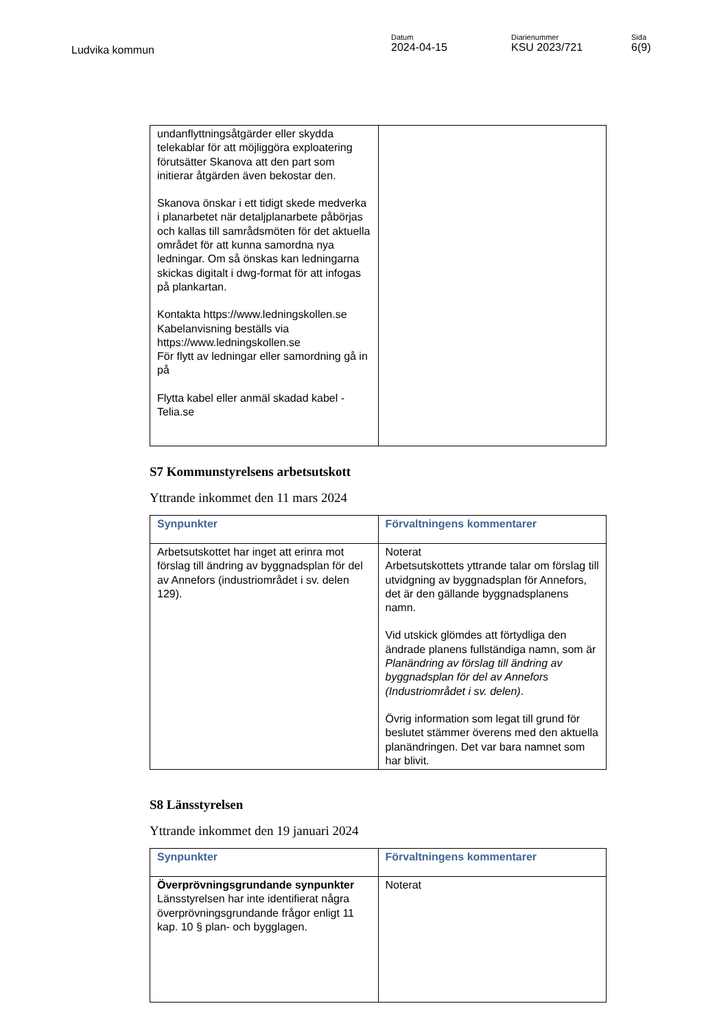Ludvika kommun
Datum
2024-04-15
Diarienummer
KSU 2023/721
Sida
6(9)
| undanflyttningsåtgärder eller skydda telekablar för att möjliggöra exploatering förutsätter Skanova att den part som initierar åtgärden även bekostar den. Skanova önskar i ett tidigt skede medverka i planarbetet när detaljplanarbete påbörjas och kallas till samrådsmöten för det aktuella området för att kunna samordna nya ledningar. Om så önskas kan ledningarna skickas digitalt i dwg-format för att infogas på plankartan. Kontakta https://www.ledningskollen.se Kabelanvisning beställs via https://www.ledningskollen.se För flytt av ledningar eller samordning gå in på Flytta kabel eller anmäl skadad kabel - Telia.se | |
S7 Kommunstyrelsens arbetsutskott
Yttrande inkommet den 11 mars 2024
| Synpunkter | Förvaltningens kommentarer |
| --- | --- |
| Arbetsutskottet har inget att erinra mot förslag till ändring av byggnadsplan för del av Annefors (industriområdet i sv. delen 129). | Noterat Arbetsutskottets yttrande talar om förslag till utvidgning av byggnadsplan för Annefors, det är den gällande byggnadsplanens namn. Vid utskick glömdes att förtydliga den ändrade planens fullständiga namn, som är Planändring av förslag till ändring av byggnadsplan för del av Annefors (Industriområdet i sv. delen) . Övrig information som legat till grund för beslutet stämmer överens med den aktuella planändringen. Det var bara namnet som har blivit. |
S8 Länsstyrelsen
Yttrande inkommet den 19 januari 2024
| Synpunkter | Förvaltningens kommentarer |
| --- | --- |
| Överprövningsgrundande synpunkter Länsstyrelsen har inte identifierat några överprövningsgrundande frågor enligt 11 kap. 10 § plan- och bygglagen. | Noterat |